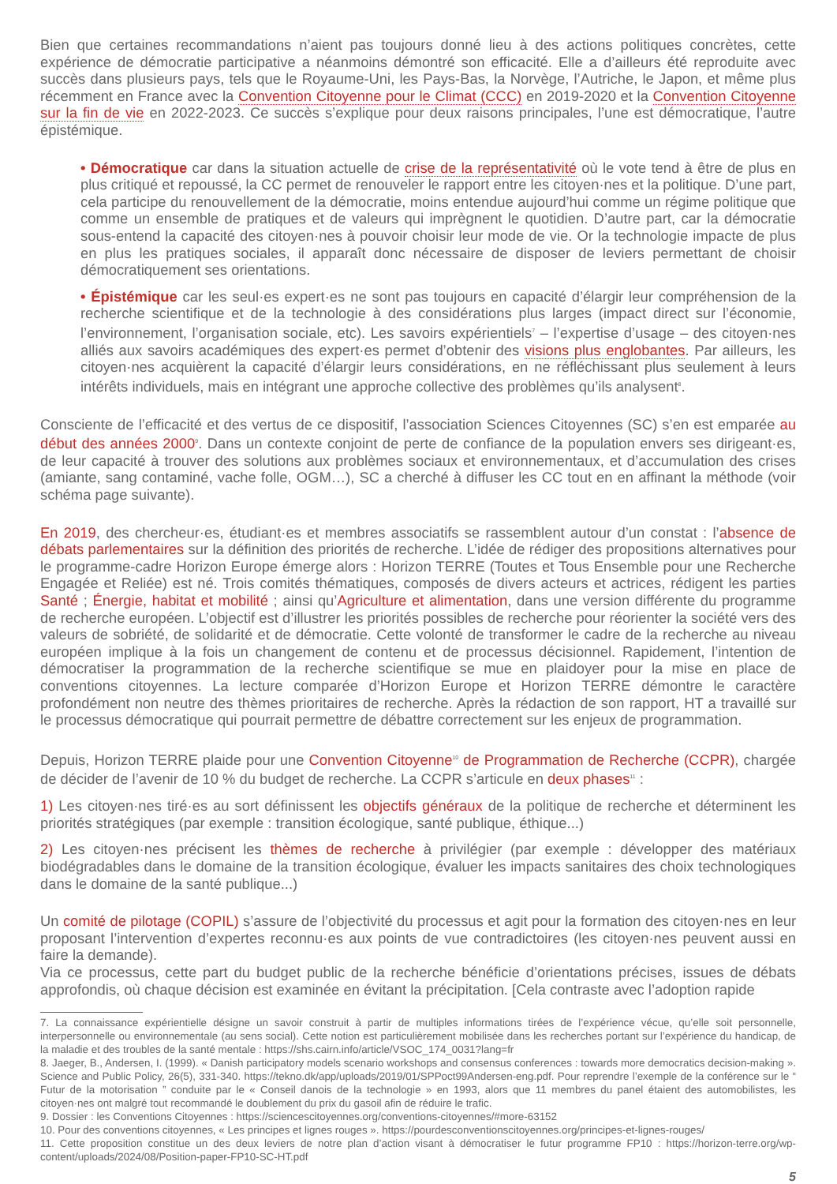Bien que certaines recommandations n’aient pas toujours donné lieu à des actions politiques concrètes, cette expérience de démocratie participative a néanmoins démontré son efficacité. Elle a d’ailleurs été reproduite avec succès dans plusieurs pays, tels que le Royaume-Uni, les Pays-Bas, la Norvège, l’Autriche, le Japon, et même plus récemment en France avec la Convention Citoyenne pour le Climat (CCC) en 2019-2020 et la Convention Citoyenne sur la fin de vie en 2022-2023. Ce succès s’explique pour deux raisons principales, l’une est démocratique, l’autre épistémique.
• Démocratique car dans la situation actuelle de crise de la représentativité où le vote tend à être de plus en plus critiqué et repoussé, la CC permet de renouveler le rapport entre les citoyen·nes et la politique. D’une part, cela participe du renouvellement de la démocratie, moins entendue aujourd’hui comme un régime politique que comme un ensemble de pratiques et de valeurs qui imprègnent le quotidien. D’autre part, car la démocratie sous-entend la capacité des citoyen·nes à pouvoir choisir leur mode de vie. Or la technologie impacte de plus en plus les pratiques sociales, il apparaît donc nécessaire de disposer de leviers permettant de choisir démocratiquement ses orientations.
• Épistémique car les seul·es expert·es ne sont pas toujours en capacité d’élargir leur compréhension de la recherche scientifique et de la technologie à des considérations plus larges (impact direct sur l’économie, l’environnement, l’organisation sociale, etc). Les savoirs expérientiels<sup>7</sup> – l’expertise d’usage – des citoyen·nes alliés aux savoirs académiques des expert·es permet d’obtenir des visions plus englobantes. Par ailleurs, les citoyen·nes acquièrent la capacité d’élargir leurs considérations, en ne réfléchissant plus seulement à leurs intérêts individuels, mais en intégrant une approche collective des problèmes qu’ils analysent<sup>8</sup>.
Consciente de l’efficacité et des vertus de ce dispositif, l’association Sciences Citoyennes (SC) s’en est emparée au début des années 2000<sup>9</sup>. Dans un contexte conjoint de perte de confiance de la population envers ses dirigeant·es, de leur capacité à trouver des solutions aux problèmes sociaux et environnementaux, et d’accumulation des crises (amiante, sang contaminé, vache folle, OGM…), SC a cherché à diffuser les CC tout en en affinant la méthode (voir schéma page suivante).
En 2019, des chercheur·es, étudiant·es et membres associatifs se rassemblent autour d’un constat : l’absence de débats parlementaires sur la définition des priorités de recherche. L’idée de rédiger des propositions alternatives pour le programme-cadre Horizon Europe émerge alors : Horizon TERRE (Toutes et Tous Ensemble pour une Recherche Engagée et Reliée) est né. Trois comités thématiques, composés de divers acteurs et actrices, rédigent les parties Santé ; Énergie, habitat et mobilité ; ainsi qu’Agriculture et alimentation, dans une version différente du programme de recherche européen. L’objectif est d’illustrer les priorités possibles de recherche pour réorienter la société vers des valeurs de sobriété, de solidarité et de démocratie. Cette volonté de transformer le cadre de la recherche au niveau européen implique à la fois un changement de contenu et de processus décisionnel. Rapidement, l’intention de démocratiser la programmation de la recherche scientifique se mue en plaidoyer pour la mise en place de conventions citoyennes. La lecture comparée d’Horizon Europe et Horizon TERRE démontre le caractère profondément non neutre des thèmes prioritaires de recherche. Après la rédaction de son rapport, HT a travaillé sur le processus démocratique qui pourrait permettre de débattre correctement sur les enjeux de programmation.
Depuis, Horizon TERRE plaide pour une Convention Citoyenne<sup>10</sup> de Programmation de Recherche (CCPR), chargée de décider de l’avenir de 10 % du budget de recherche. La CCPR s’articule en deux phases<sup>11</sup> :
1) Les citoyen·nes tiré·es au sort définissent les objectifs généraux de la politique de recherche et déterminent les priorités stratégiques (par exemple : transition écologique, santé publique, éthique...)
2) Les citoyen·nes précisent les thèmes de recherche à privilégier (par exemple : développer des matériaux biodégradables dans le domaine de la transition écologique, évaluer les impacts sanitaires des choix technologiques dans le domaine de la santé publique...)
Un comité de pilotage (COPIL) s’assure de l’objectivité du processus et agit pour la formation des citoyen·nes en leur proposant l’intervention d’expertes reconnu·es aux points de vue contradictoires (les citoyen·nes peuvent aussi en faire la demande).
Via ce processus, cette part du budget public de la recherche bénéficie d’orientations précises, issues de débats approfondis, où chaque décision est examinée en évitant la précipitation. [Cela contraste avec l’adoption rapide
7. La connaissance expérientielle désigne un savoir construit à partir de multiples informations tirées de l’expérience vécue, qu’elle soit personnelle, interpersonnelle ou environnementale (au sens social). Cette notion est particulièrement mobilisée dans les recherches portant sur l’expérience du handicap, de la maladie et des troubles de la santé mentale : https://shs.cairn.info/article/VSOC_174_0031?lang=fr
8. Jaeger, B., Andersen, I. (1999). « Danish participatory models scenario workshops and consensus conferences : towards more democratics decision-making ». Science and Public Policy, 26(5), 331-340. https://tekno.dk/app/uploads/2019/01/SPPoct99Andersen-eng.pdf. Pour reprendre l’exemple de la conférence sur le “ Futur de la motorisation ” conduite par le « Conseil danois de la technologie » en 1993, alors que 11 membres du panel étaient des automobilistes, les citoyen·nes ont malgré tout recommandé le doublement du prix du gasoil afin de réduire le trafic.
9. Dossier : les Conventions Citoyennes : https://sciencescitoyennes.org/conventions-citoyennes/#more-63152
10. Pour des conventions citoyennes, « Les principes et lignes rouges ». https://pourdesconventionscitoyennes.org/principes-et-lignes-rouges/
11. Cette proposition constitue un des deux leviers de notre plan d’action visant à démocratiser le futur programme FP10 : https://horizon-terre.org/wp-content/uploads/2024/08/Position-paper-FP10-SC-HT.pdf
5